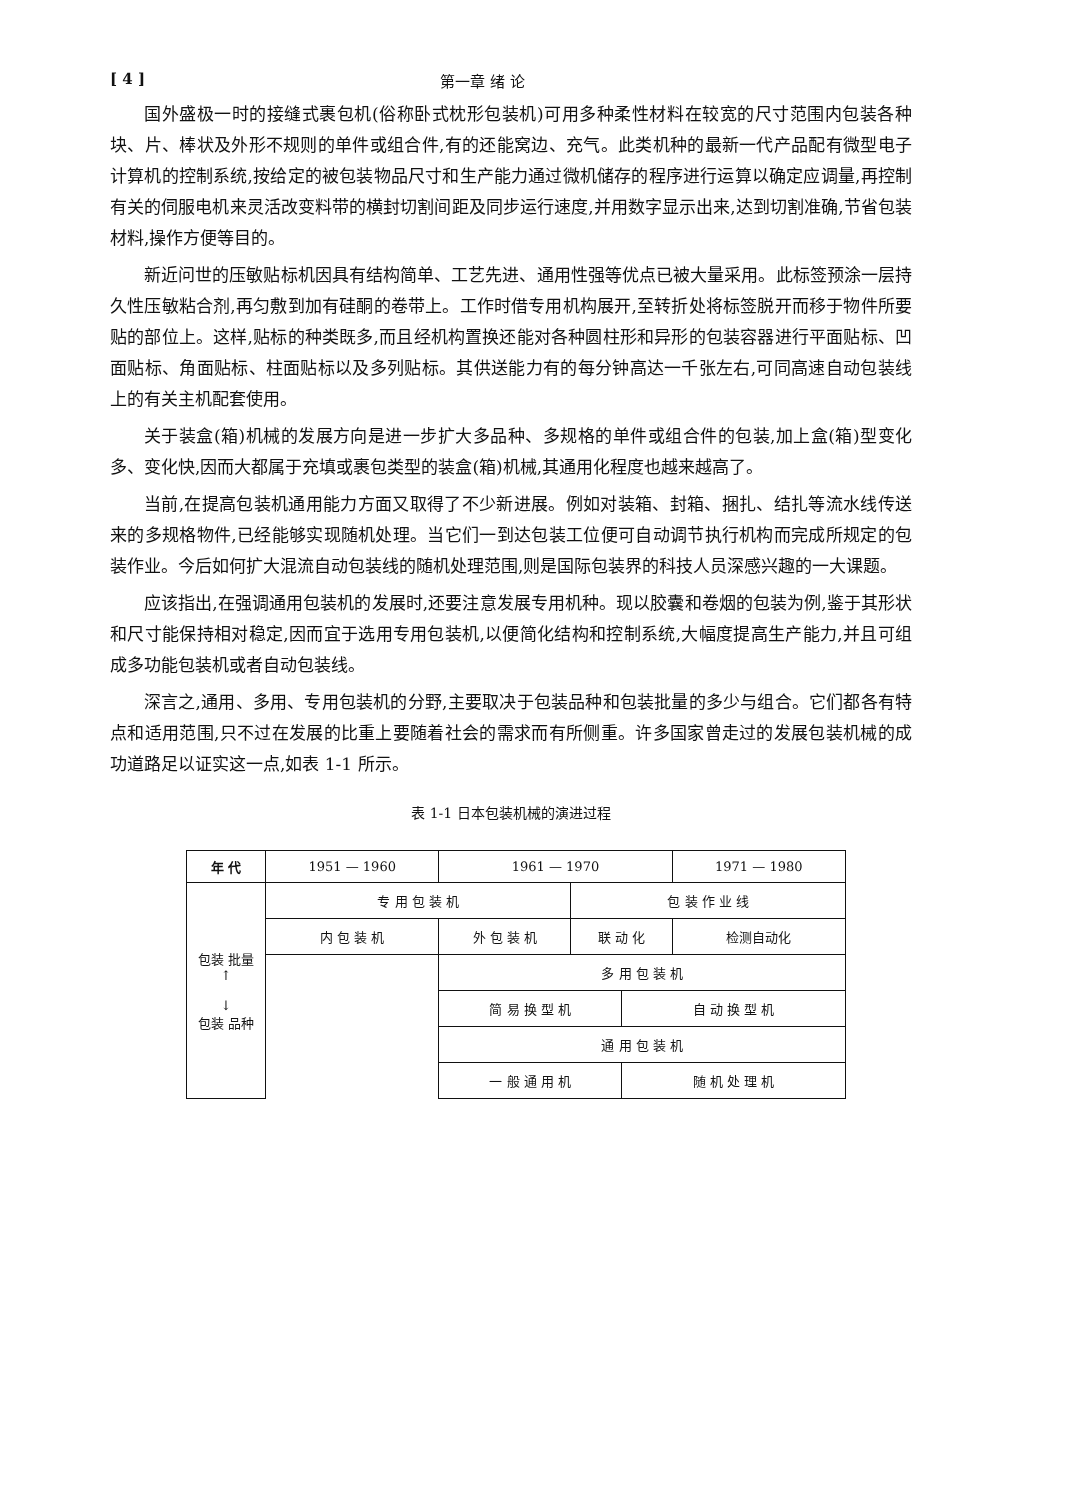[ 4 ] 第一章 绪 论
国外盛极一时的接缝式裹包机(俗称卧式枕形包装机)可用多种柔性材料在较宽的尺寸范围内包装各种块、片、棒状及外形不规则的单件或组合件,有的还能窝边、充气。此类机种的最新一代产品配有微型电子计算机的控制系统,按给定的被包装物品尺寸和生产能力通过微机储存的程序进行运算以确定应调量,再控制有关的伺服电机来灵活改变料带的横封切割间距及同步运行速度,并用数字显示出来,达到切割准确,节省包装材料,操作方便等目的。
新近问世的压敏贴标机因具有结构简单、工艺先进、通用性强等优点已被大量采用。此标签预涂一层持久性压敏粘合剂,再匀敷到加有硅酮的卷带上。工作时借专用机构展开,至转折处将标签脱开而移于物件所要贴的部位上。这样,贴标的种类既多,而且经机构置换还能对各种圆柱形和异形的包装容器进行平面贴标、凹面贴标、角面贴标、柱面贴标以及多列贴标。其供送能力有的每分钟高达一千张左右,可同高速自动包装线上的有关主机配套使用。
关于装盒(箱)机械的发展方向是进一步扩大多品种、多规格的单件或组合件的包装,加上盒(箱)型变化多、变化快,因而大都属于充填或裹包类型的装盒(箱)机械,其通用化程度也越来越高了。
当前,在提高包装机通用能力方面又取得了不少新进展。例如对装箱、封箱、捆扎、结扎等流水线传送来的多规格物件,已经能够实现随机处理。当它们一到达包装工位便可自动调节执行机构而完成所规定的包装作业。今后如何扩大混流自动包装线的随机处理范围,则是国际包装界的科技人员深感兴趣的一大课题。
应该指出,在强调通用包装机的发展时,还要注意发展专用机种。现以胶囊和卷烟的包装为例,鉴于其形状和尺寸能保持相对稳定,因而宜于选用专用包装机,以便简化结构和控制系统,大幅度提高生产能力,并且可组成多功能包装机或者自动包装线。
深言之,通用、多用、专用包装机的分野,主要取决于包装品种和包装批量的多少与组合。它们都各有特点和适用范围,只不过在发展的比重上要随着社会的需求而有所侧重。许多国家曾走过的发展包装机械的成功道路足以证实这一点,如表 1-1 所示。
表 1-1 日本包装机械的演进过程
| 年 代 | 1951 — 1960 | | | 1961 — 1970 | | | 1971 — 1980 |
| 包装 批量 ↑ ↓ 包装 品种 | 专 用 包 装 机 | | | | 包 装 作 业 线 | | |
| | 内 包 装 机 | | | 外 包 装 机 | 联 动 化 | | 检测自动化 |
| | | 多 用 包 装 机 | | | | | |
| | | 简 易 换 型 机 | | | | 自 动 换 型 机 | |
| | | | 通 用 包 装 机 | | | | |
| | | | 一 般 通 用 机 | | | 随 机 处 理 机 | |